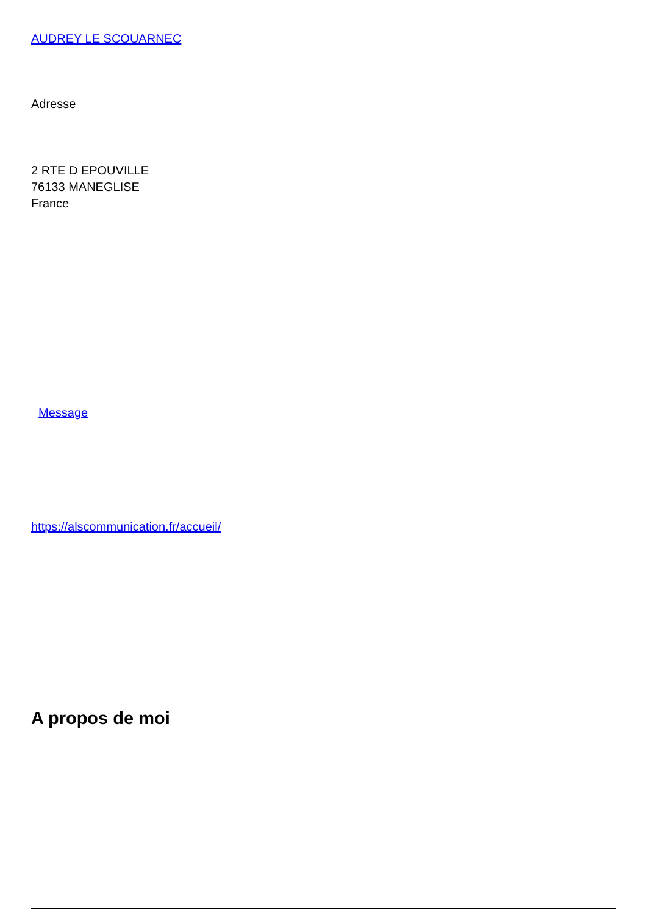AUDREY LE SCOUARNEC
Adresse
2 RTE D EPOUVILLE
76133 MANEGLISE
France
Message
https://alscommunication.fr/accueil/
A propos de moi